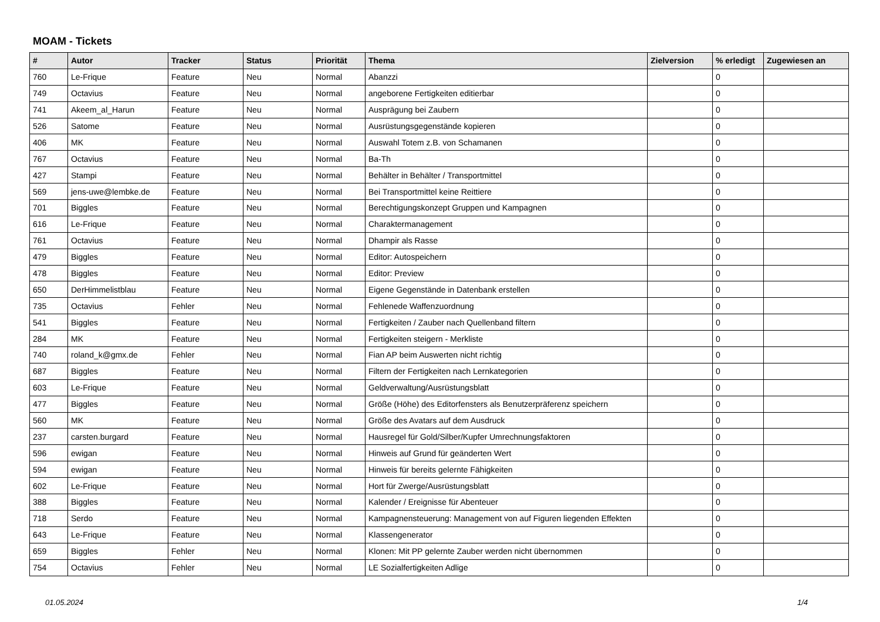MOAM - Tickets
| # | Autor | Tracker | Status | Priorität | Thema | Zielversion | % erledigt | Zugewiesen an |
| --- | --- | --- | --- | --- | --- | --- | --- | --- |
| 760 | Le-Frique | Feature | Neu | Normal | Abanzzi | | 0 | |
| 749 | Octavius | Feature | Neu | Normal | angeborene Fertigkeiten editierbar | | 0 | |
| 741 | Akeem_al_Harun | Feature | Neu | Normal | Ausprägung bei Zaubern | | 0 | |
| 526 | Satome | Feature | Neu | Normal | Ausrüstungsgegenstände kopieren | | 0 | |
| 406 | MK | Feature | Neu | Normal | Auswahl Totem z.B. von Schamanen | | 0 | |
| 767 | Octavius | Feature | Neu | Normal | Ba-Th | | 0 | |
| 427 | Stampi | Feature | Neu | Normal | Behälter in Behälter / Transportmittel | | 0 | |
| 569 | jens-uwe@lembke.de | Feature | Neu | Normal | Bei Transportmittel keine Reittiere | | 0 | |
| 701 | Biggles | Feature | Neu | Normal | Berechtigungskonzept Gruppen und Kampagnen | | 0 | |
| 616 | Le-Frique | Feature | Neu | Normal | Charaktermanagement | | 0 | |
| 761 | Octavius | Feature | Neu | Normal | Dhampir als Rasse | | 0 | |
| 479 | Biggles | Feature | Neu | Normal | Editor: Autospeichern | | 0 | |
| 478 | Biggles | Feature | Neu | Normal | Editor: Preview | | 0 | |
| 650 | DerHimmelistblau | Feature | Neu | Normal | Eigene Gegenstände in Datenbank erstellen | | 0 | |
| 735 | Octavius | Fehler | Neu | Normal | Fehlenede Waffenzuordnung | | 0 | |
| 541 | Biggles | Feature | Neu | Normal | Fertigkeiten / Zauber nach Quellenband filtern | | 0 | |
| 284 | MK | Feature | Neu | Normal | Fertigkeiten steigern - Merkliste | | 0 | |
| 740 | roland_k@gmx.de | Fehler | Neu | Normal | Fian AP beim Auswerten nicht richtig | | 0 | |
| 687 | Biggles | Feature | Neu | Normal | Filtern der Fertigkeiten nach Lernkategorien | | 0 | |
| 603 | Le-Frique | Feature | Neu | Normal | Geldverwaltung/Ausrüstungsblatt | | 0 | |
| 477 | Biggles | Feature | Neu | Normal | Größe (Höhe) des Editorfensters als Benutzerpräferenz speichern | | 0 | |
| 560 | MK | Feature | Neu | Normal | Größe des Avatars auf dem Ausdruck | | 0 | |
| 237 | carsten.burgard | Feature | Neu | Normal | Hausregel für Gold/Silber/Kupfer Umrechnungsfaktoren | | 0 | |
| 596 | ewigan | Feature | Neu | Normal | Hinweis auf Grund für geänderten Wert | | 0 | |
| 594 | ewigan | Feature | Neu | Normal | Hinweis für bereits gelernte Fähigkeiten | | 0 | |
| 602 | Le-Frique | Feature | Neu | Normal | Hort für Zwerge/Ausrüstungsblatt | | 0 | |
| 388 | Biggles | Feature | Neu | Normal | Kalender / Ereignisse für Abenteuer | | 0 | |
| 718 | Serdo | Feature | Neu | Normal | Kampagnensteuerung: Management von auf Figuren liegenden Effekten | | 0 | |
| 643 | Le-Frique | Feature | Neu | Normal | Klassengenerator | | 0 | |
| 659 | Biggles | Fehler | Neu | Normal | Klonen: Mit PP gelernte Zauber werden nicht übernommen | | 0 | |
| 754 | Octavius | Fehler | Neu | Normal | LE Sozialfertigkeiten Adlige | | 0 | |
01.05.2024 1/4